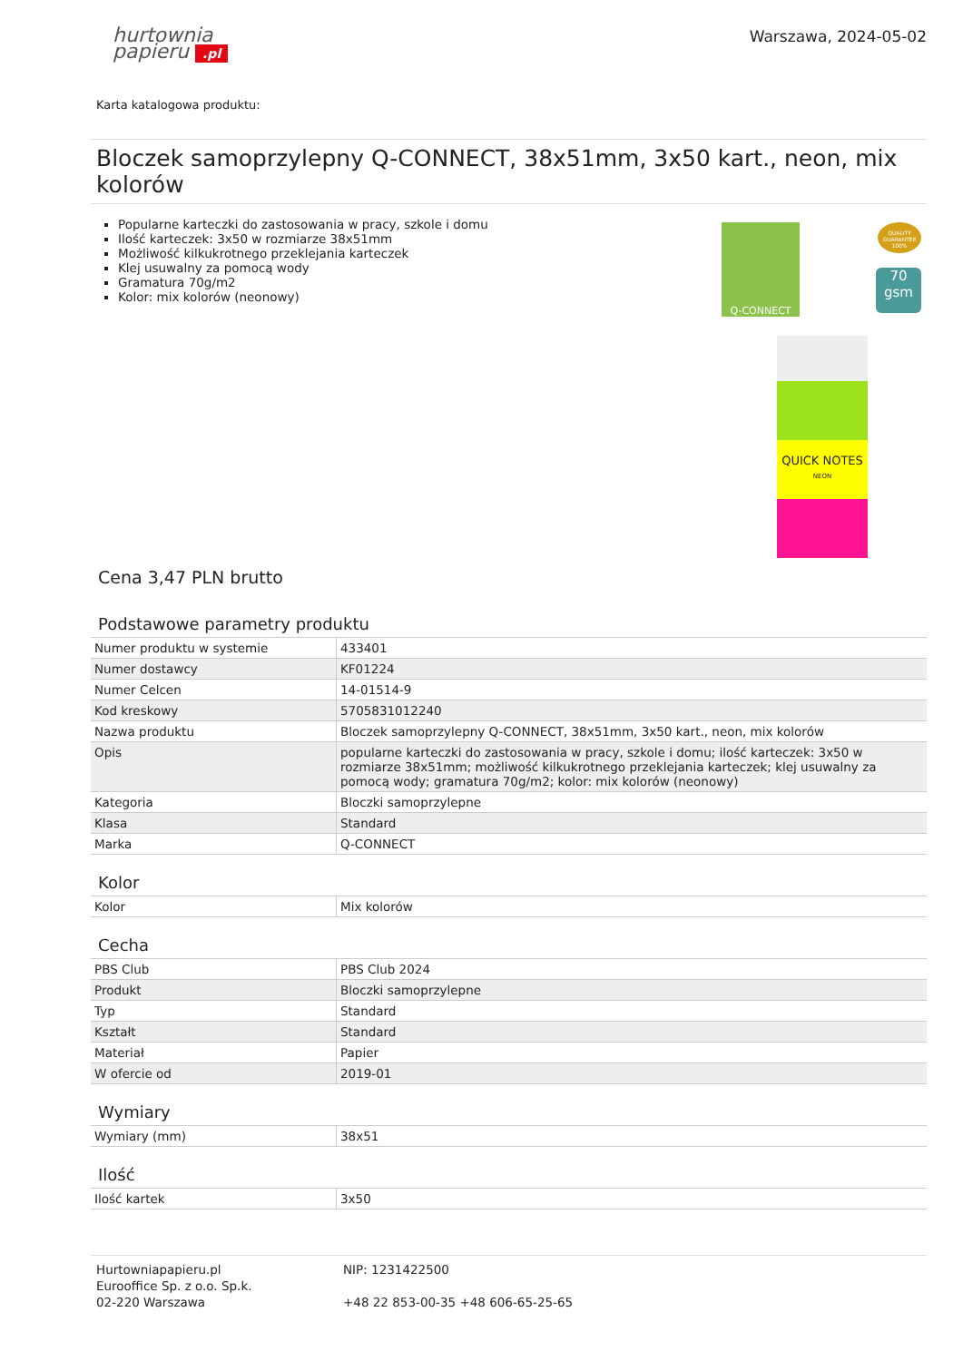hurtownia
papieru .pl
Warszawa, 2024-05-02
Karta katalogowa produktu:
Bloczek samoprzylepny Q-CONNECT, 38x51mm, 3x50 kart., neon, mix kolorów
Popularne karteczki do zastosowania w pracy, szkole i domu
Ilość karteczek: 3x50 w rozmiarze 38x51mm
Możliwość kilkukrotnego przeklejania karteczek
Klej usuwalny za pomocą wody
Gramatura 70g/m2
Kolor: mix kolorów (neonowy)
Q-CONNECT
QUICK NOTES
NEON
QUALITY GUARANTEE 100%
70 gsm
Cena 3,47 PLN brutto
Podstawowe parametry produktu
| Numer produktu w systemie | 433401 |
| Numer dostawcy | KF01224 |
| Numer Celcen | 14-01514-9 |
| Kod kreskowy | 5705831012240 |
| Nazwa produktu | Bloczek samoprzylepny Q-CONNECT, 38x51mm, 3x50 kart., neon, mix kolorów |
| Opis | popularne karteczki do zastosowania w pracy, szkole i domu; ilość karteczek: 3x50 w rozmiarze 38x51mm; możliwość kilkukrotnego przeklejania karteczek; klej usuwalny za pomocą wody; gramatura 70g/m2; kolor: mix kolorów (neonowy) |
| Kategoria | Bloczki samoprzylepne |
| Klasa | Standard |
| Marka | Q-CONNECT |
Kolor
| Kolor | Mix kolorów |
Cecha
| PBS Club | PBS Club 2024 |
| Produkt | Bloczki samoprzylepne |
| Typ | Standard |
| Kształt | Standard |
| Materiał | Papier |
| W ofercie od | 2019-01 |
Wymiary
| Wymiary (mm) | 38x51 |
Ilość
| Ilość kartek | 3x50 |
Hurtowniapapieru.pl
Eurooffice Sp. z o.o. Sp.k.
02-220 Warszawa
NIP: 1231422500
+48 22 853-00-35 +48 606-65-25-65